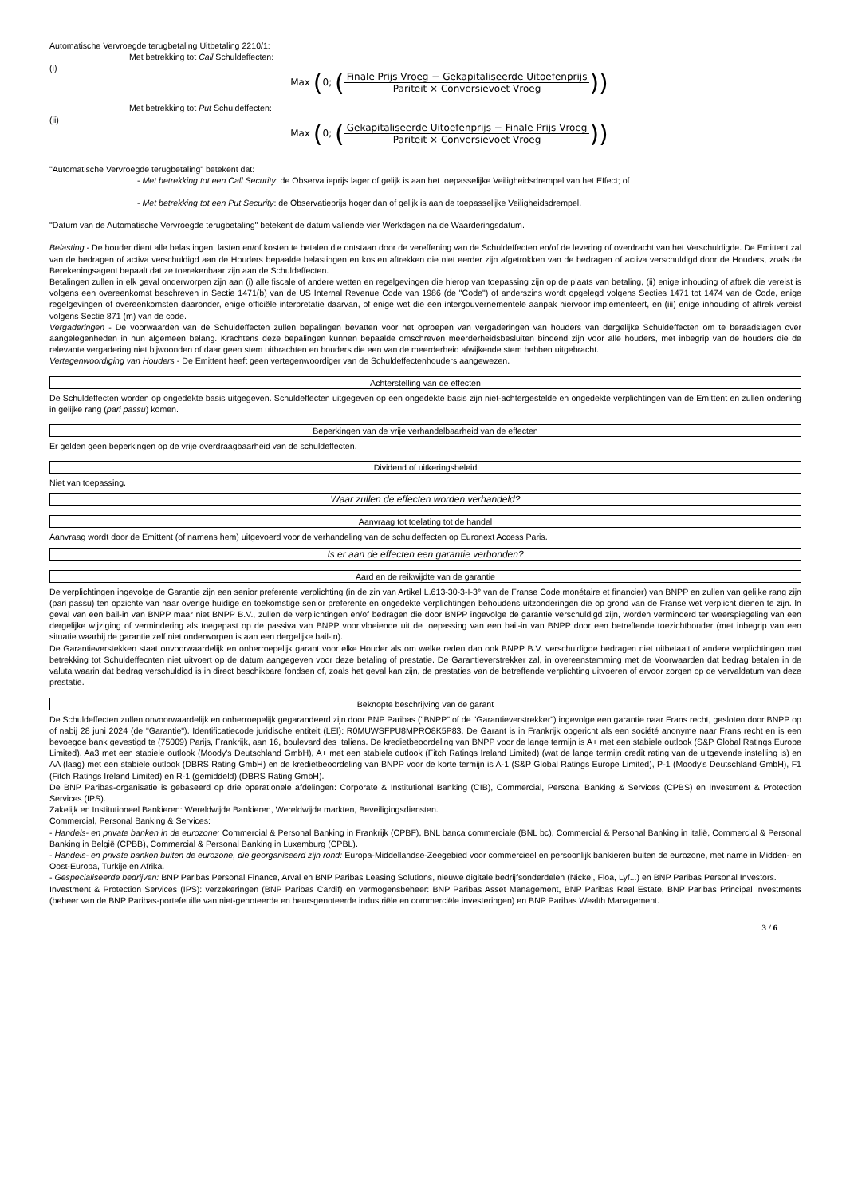Automatische Vervroegde terugbetaling Uitbetaling 2210/1:
Met betrekking tot Call Schuldeffecten:
(i)
Max (0; (Finale Prijs Vroeg − Gekapitaliseerde Uitoefenprijs Pariteit × Conversievoet Vroeg))
Met betrekking tot Put Schuldeffecten:
(ii)
Max (0; (Gekapitaliseerde Uitoefenprijs − Finale Prijs Vroeg Pariteit × Conversievoet Vroeg))
"Automatische Vervroegde terugbetaling" betekent dat:
- Met betrekking tot een Call Security: de Observatieprijs lager of gelijk is aan het toepasselijke Veiligheidsdrempel van het Effect; of
- Met betrekking tot een Put Security: de Observatieprijs hoger dan of gelijk is aan de toepasselijke Veiligheidsdrempel.
"Datum van de Automatische Vervroegde terugbetaling" betekent de datum vallende vier Werkdagen na de Waarderingsdatum.
Belasting - De houder dient alle belastingen, lasten en/of kosten te betalen die ontstaan door de vereffening van de Schuldeffecten en/of de levering of overdracht van het Verschuldigde. De Emittent zal van de bedragen of activa verschuldigd aan de Houders bepaalde belastingen en kosten aftrekken die niet eerder zijn afgetrokken van de bedragen of activa verschuldigd door de Houders, zoals de Berekeningsagent bepaalt dat ze toerekenbaar zijn aan de Schuldeffecten.
Betalingen zullen in elk geval onderworpen zijn aan (i) alle fiscale of andere wetten en regelgevingen die hierop van toepassing zijn op de plaats van betaling, (ii) enige inhouding of aftrek die vereist is volgens een overeenkomst beschreven in Sectie 1471(b) van de US Internal Revenue Code van 1986 (de "Code") of anderszins wordt opgelegd volgens Secties 1471 tot 1474 van de Code, enige regelgevingen of overeenkomsten daaronder, enige officiële interpretatie daarvan, of enige wet die een intergouvernementele aanpak hiervoor implementeert, en (iii) enige inhouding of aftrek vereist volgens Sectie 871 (m) van de code.
Vergaderingen - De voorwaarden van de Schuldeffecten zullen bepalingen bevatten voor het oproepen van vergaderingen van houders van dergelijke Schuldeffecten om te beraadslagen over aangelegenheden in hun algemeen belang. Krachtens deze bepalingen kunnen bepaalde omschreven meerderheidsbesluiten bindend zijn voor alle houders, met inbegrip van de houders die de relevante vergadering niet bijwoonden of daar geen stem uitbrachten en houders die een van de meerderheid afwijkende stem hebben uitgebracht.
Vertegenwoordiging van Houders - De Emittent heeft geen vertegenwoordiger van de Schuldeffectenhouders aangewezen.
Achterstelling van de effecten
De Schuldeffecten worden op ongedekte basis uitgegeven. Schuldeffecten uitgegeven op een ongedekte basis zijn niet-achtergestelde en ongedekte verplichtingen van de Emittent en zullen onderling in gelijke rang (pari passu) komen.
Beperkingen van de vrije verhandelbaarheid van de effecten
Er gelden geen beperkingen op de vrije overdraagbaarheid van de schuldeffecten.
Dividend of uitkeringsbeleid
Niet van toepassing.
Waar zullen de effecten worden verhandeld?
Aanvraag tot toelating tot de handel
Aanvraag wordt door de Emittent (of namens hem) uitgevoerd voor de verhandeling van de schuldeffecten op Euronext Access Paris.
Is er aan de effecten een garantie verbonden?
Aard en de reikwijdte van de garantie
De verplichtingen ingevolge de Garantie zijn een senior preferente verplichting (in de zin van Artikel L.613-30-3-I-3° van de Franse Code monétaire et financier) van BNPP en zullen van gelijke rang zijn (pari passu) ten opzichte van haar overige huidige en toekomstige senior preferente en ongedekte verplichtingen behoudens uitzonderingen die op grond van de Franse wet verplicht dienen te zijn. In geval van een bail-in van BNPP maar niet BNPP B.V., zullen de verplichtingen en/of bedragen die door BNPP ingevolge de garantie verschuldigd zijn, worden verminderd ter weerspiegeling van een dergelijke wijziging of vermindering als toegepast op de passiva van BNPP voortvloeiende uit de toepassing van een bail-in van BNPP door een betreffende toezichthouder (met inbegrip van een situatie waarbij de garantie zelf niet onderworpen is aan een dergelijke bail-in).
De Garantieverstekken staat onvoorwaardelijk en onherroepelijk garant voor elke Houder als om welke reden dan ook BNPP B.V. verschuldigde bedragen niet uitbetaalt of andere verplichtingen met betrekking tot Schuldeffecnten niet uitvoert op de datum aangegeven voor deze betaling of prestatie. De Garantieverstrekker zal, in overeenstemming met de Voorwaarden dat bedrag betalen in de valuta waarin dat bedrag verschuldigd is in direct beschikbare fondsen of, zoals het geval kan zijn, de prestaties van de betreffende verplichting uitvoeren of ervoor zorgen op de vervaldatum van deze prestatie.
Beknopte beschrijving van de garant
De Schuldeffecten zullen onvoorwaardelijk en onherroepelijk gegarandeerd zijn door BNP Paribas ("BNPP" of de "Garantieverstrekker") ingevolge een garantie naar Frans recht, gesloten door BNPP op of nabij 28 juni 2024 (de "Garantie"). Identificatiecode juridische entiteit (LEI): R0MUWSFPU8MPRO8K5P83. De Garant is in Frankrijk opgericht als een société anonyme naar Frans recht en is een bevoegde bank gevestigd te (75009) Parijs, Frankrijk, aan 16, boulevard des Italiens. De kredietbeoordeling van BNPP voor de lange termijn is A+ met een stabiele outlook (S&P Global Ratings Europe Limited), Aa3 met een stabiele outlook (Moody's Deutschland GmbH), A+ met een stabiele outlook (Fitch Ratings Ireland Limited) (wat de lange termijn credit rating van de uitgevende instelling is) en AA (laag) met een stabiele outlook (DBRS Rating GmbH) en de kredietbeoordeling van BNPP voor de korte termijn is A-1 (S&P Global Ratings Europe Limited), P-1 (Moody's Deutschland GmbH), F1 (Fitch Ratings Ireland Limited) en R-1 (gemiddeld) (DBRS Rating GmbH).
De BNP Paribas-organisatie is gebaseerd op drie operationele afdelingen: Corporate & Institutional Banking (CIB), Commercial, Personal Banking & Services (CPBS) en Investment & Protection Services (IPS).
Zakelijk en Institutioneel Bankieren: Wereldwijde Bankieren, Wereldwijde markten, Beveiligingsdiensten.
Commercial, Personal Banking & Services:
- Handels- en private banken in de eurozone: Commercial & Personal Banking in Frankrijk (CPBF), BNL banca commerciale (BNL bc), Commercial & Personal Banking in italië, Commercial & Personal Banking in België (CPBB), Commercial & Personal Banking in Luxemburg (CPBL).
- Handels- en private banken buiten de eurozone, die georganiseerd zijn rond: Europa-Middellandse-Zeegebied voor commercieel en persoonlijk bankieren buiten de eurozone, met name in Midden- en Oost-Europa, Turkije en Afrika.
- Gespecialiseerde bedrijven: BNP Paribas Personal Finance, Arval en BNP Paribas Leasing Solutions, nieuwe digitale bedrijfsonderdelen (Nickel, Floa, Lyf...) en BNP Paribas Personal Investors.
Investment & Protection Services (IPS): verzekeringen (BNP Paribas Cardif) en vermogensbeheer: BNP Paribas Asset Management, BNP Paribas Real Estate, BNP Paribas Principal Investments (beheer van de BNP Paribas-portefeuille van niet-genoteerde en beursgenoteerde industriële en commerciële investeringen) en BNP Paribas Wealth Management.
3 / 6